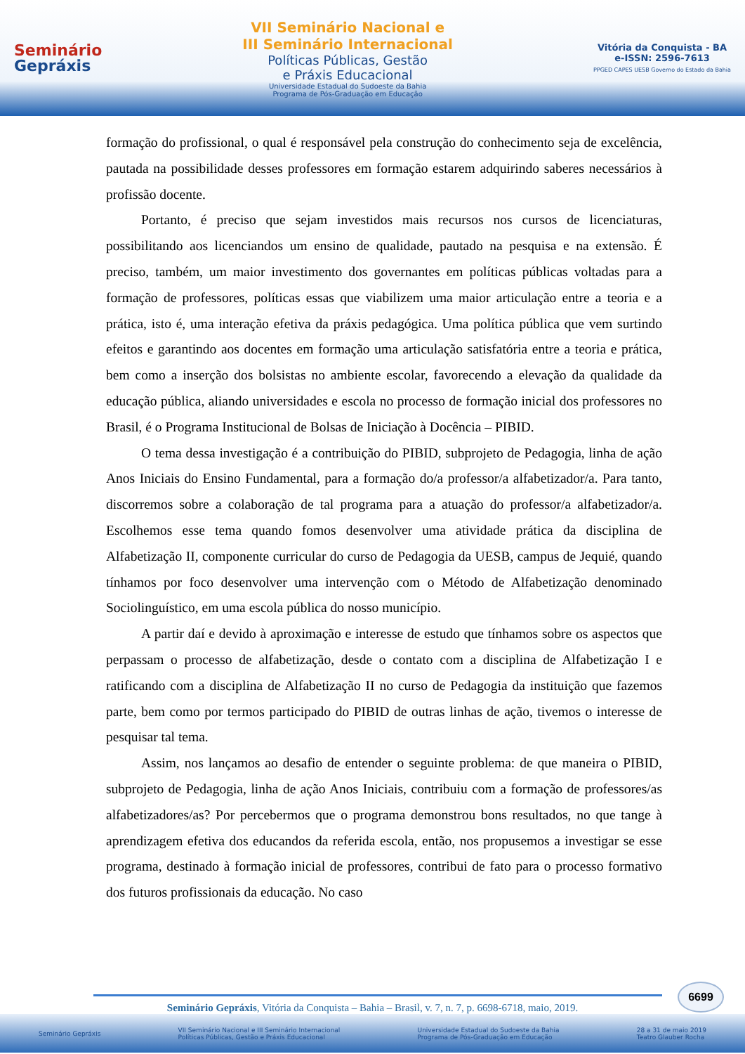Seminário
Gepráxis
VII Seminário Nacional e
III Seminário Internacional
Políticas Públicas, Gestão
e Práxis Educacional
Universidade Estadual do Sudoeste da Bahia
Programa de Pós-Graduação em Educação
Vitória da Conquista - BA
e-ISSN: 2596-7613
PPGED CAPES UESB Governo do Estado da Bahia
formação do profissional, o qual é responsável pela construção do conhecimento seja de excelência, pautada na possibilidade desses professores em formação estarem adquirindo saberes necessários à profissão docente.
Portanto, é preciso que sejam investidos mais recursos nos cursos de licenciaturas, possibilitando aos licenciandos um ensino de qualidade, pautado na pesquisa e na extensão. É preciso, também, um maior investimento dos governantes em políticas públicas voltadas para a formação de professores, políticas essas que viabilizem uma maior articulação entre a teoria e a prática, isto é, uma interação efetiva da práxis pedagógica. Uma política pública que vem surtindo efeitos e garantindo aos docentes em formação uma articulação satisfatória entre a teoria e prática, bem como a inserção dos bolsistas no ambiente escolar, favorecendo a elevação da qualidade da educação pública, aliando universidades e escola no processo de formação inicial dos professores no Brasil, é o Programa Institucional de Bolsas de Iniciação à Docência – PIBID.
O tema dessa investigação é a contribuição do PIBID, subprojeto de Pedagogia, linha de ação Anos Iniciais do Ensino Fundamental, para a formação do/a professor/a alfabetizador/a. Para tanto, discorremos sobre a colaboração de tal programa para a atuação do professor/a alfabetizador/a. Escolhemos esse tema quando fomos desenvolver uma atividade prática da disciplina de Alfabetização II, componente curricular do curso de Pedagogia da UESB, campus de Jequié, quando tínhamos por foco desenvolver uma intervenção com o Método de Alfabetização denominado Sociolinguístico, em uma escola pública do nosso município.
A partir daí e devido à aproximação e interesse de estudo que tínhamos sobre os aspectos que perpassam o processo de alfabetização, desde o contato com a disciplina de Alfabetização I e ratificando com a disciplina de Alfabetização II no curso de Pedagogia da instituição que fazemos parte, bem como por termos participado do PIBID de outras linhas de ação, tivemos o interesse de pesquisar tal tema.
Assim, nos lançamos ao desafio de entender o seguinte problema: de que maneira o PIBID, subprojeto de Pedagogia, linha de ação Anos Iniciais, contribuiu com a formação de professores/as alfabetizadores/as? Por percebermos que o programa demonstrou bons resultados, no que tange à aprendizagem efetiva dos educandos da referida escola, então, nos propusemos a investigar se esse programa, destinado à formação inicial de professores, contribui de fato para o processo formativo dos futuros profissionais da educação. No caso
6699
Seminário Gepráxis, Vitória da Conquista – Bahia – Brasil, v. 7, n. 7, p. 6698-6718, maio, 2019.
Seminário Gepráxis VII Seminário Nacional e III Seminário Internacional
Políticas Públicas, Gestão e Práxis Educacional Universidade Estadual do Sudoeste da Bahia
Programa de Pós-Graduação em Educação 28 a 31 de maio 2019
Teatro Glauber Rocha